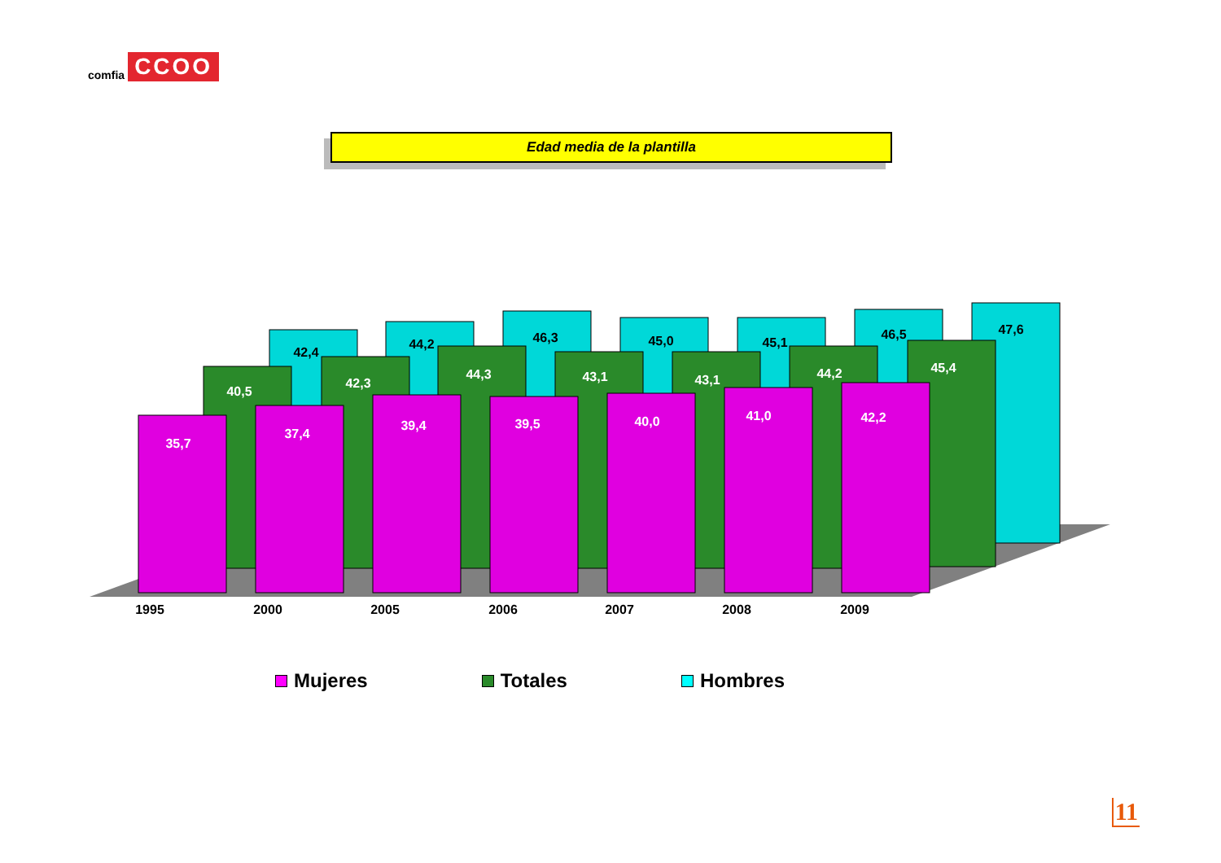comfia CCOO
Edad media de la plantilla
42,4
44,2
46,3
45,0
45,1
46,5
47,6
40,5
42,3
44,3
43,1
43,1
44,2
45,4
35,7
37,4
39,4
39,5
40,0
41,0
42,2
1995
2000
2005
2006
2007
2008
2009
Mujeres Totales Hombres
11